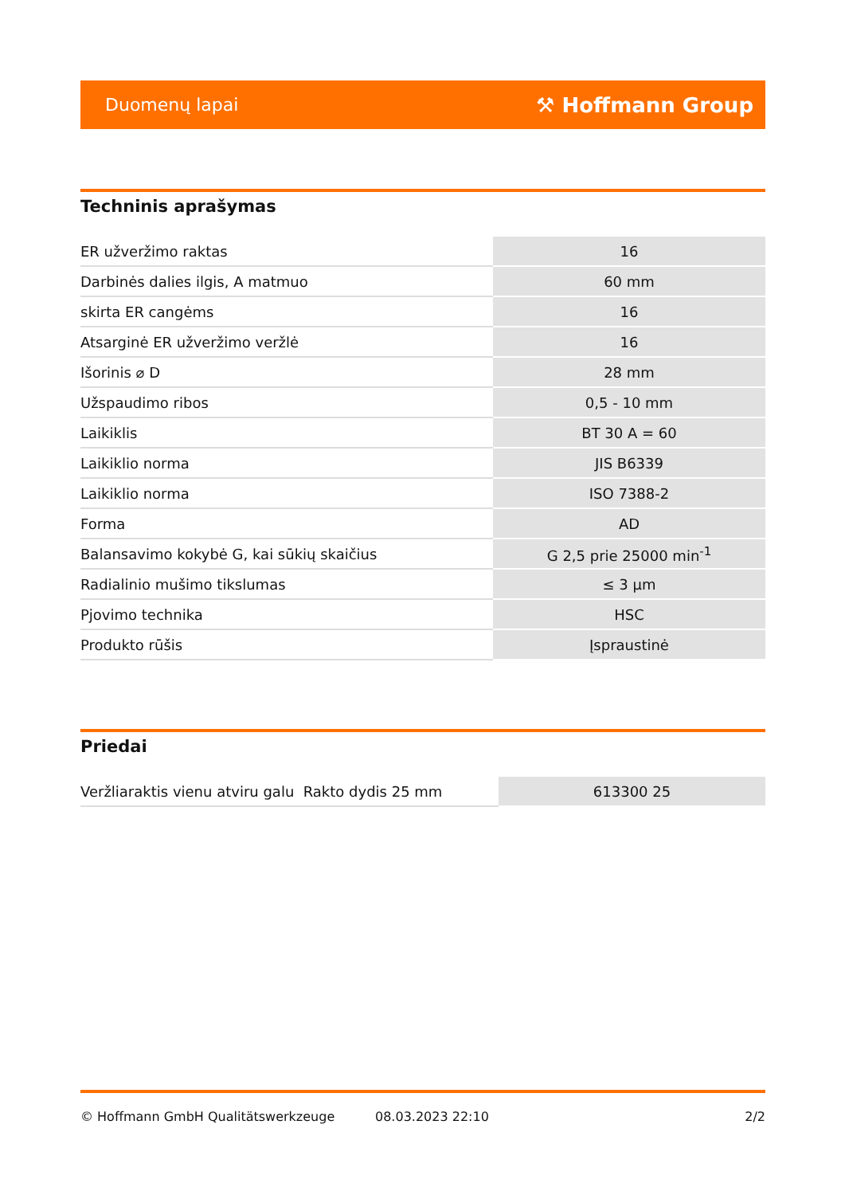Duomenų lapai ⚒ Hoffmann Group
Techninis aprašymas
| ER užveržimo raktas | 16 |
| Darbinės dalies ilgis, A matmuo | 60 mm |
| skirta ER cangėms | 16 |
| Atsarginė ER užveržimo veržlė | 16 |
| Išorinis ⌀ D | 28 mm |
| Užspaudimo ribos | 0,5 - 10 mm |
| Laikiklis | BT 30 A = 60 |
| Laikiklio norma | JIS B6339 |
| Laikiklio norma | ISO 7388-2 |
| Forma | AD |
| Balansavimo kokybė G, kai sūkių skaičius | G 2,5 prie 25000 min<sup>-1</sup> |
| Radialinio mušimo tikslumas | ≤ 3 µm |
| Pjovimo technika | HSC |
| Produkto rūšis | Įspraustinė |
Priedai
| Veržliaraktis vienu atviru galu Rakto dydis 25 mm | 613300 25 |
© Hoffmann GmbH Qualitätswerkzeuge 08.03.2023 22:10 2/2